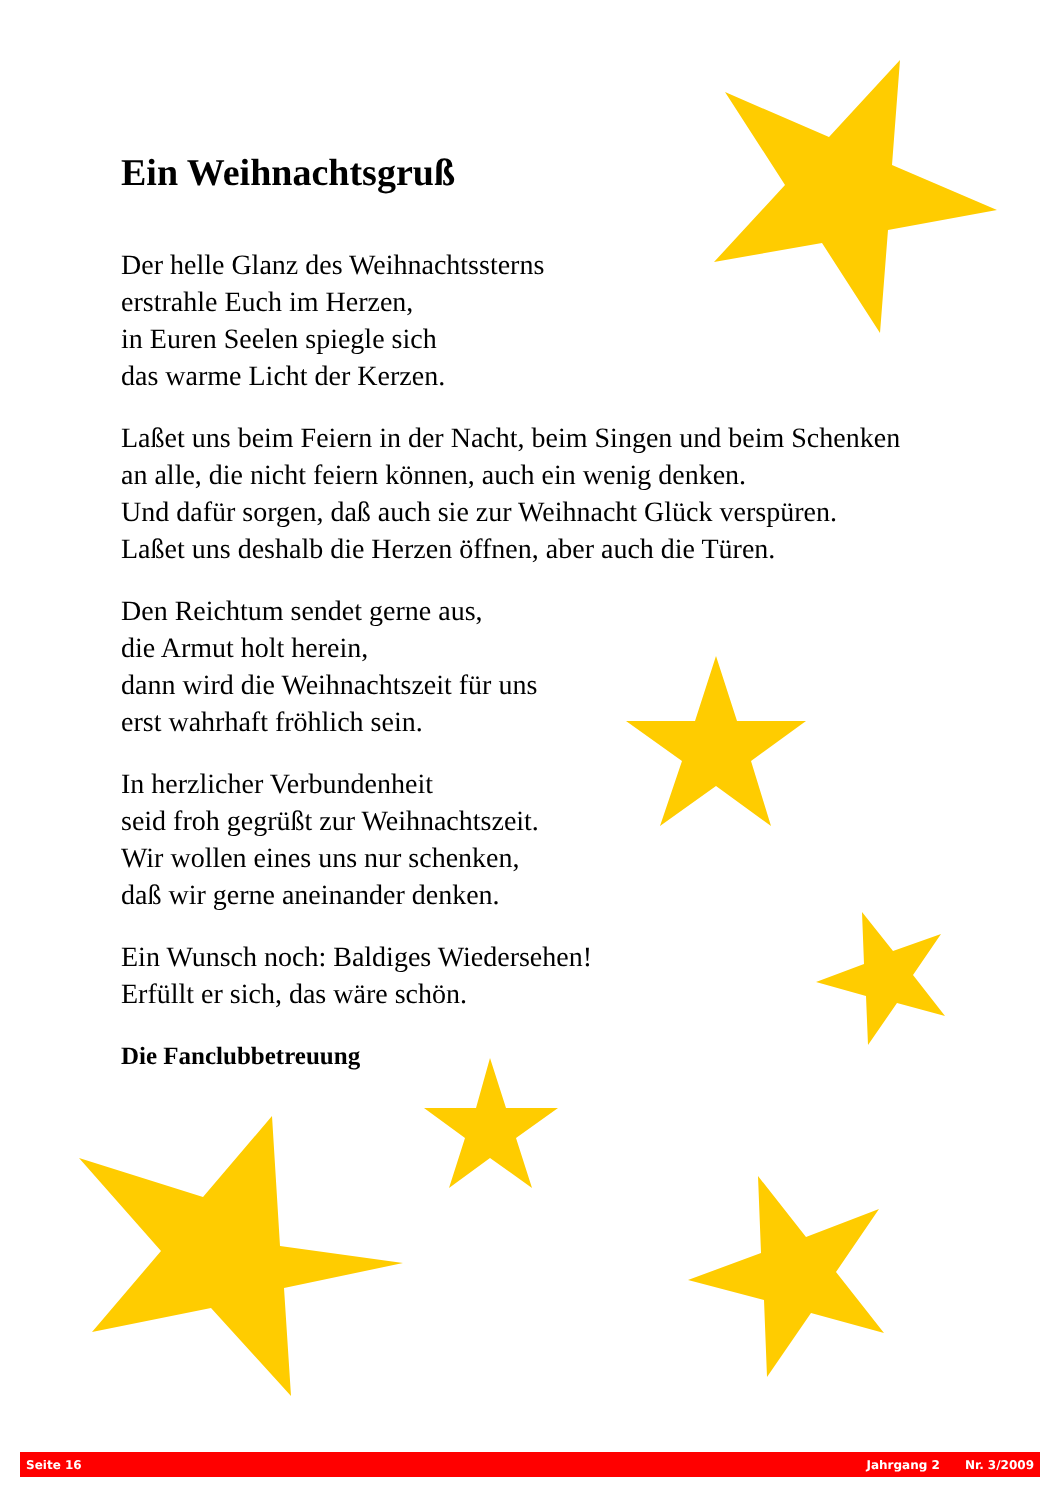Ein Weihnachtsgruß
Der helle Glanz des Weihnachtssterns
erstrahle Euch im Herzen,
in Euren Seelen spiegle sich
das warme Licht der Kerzen.
Laßet uns beim Feiern in der Nacht, beim Singen und beim Schenken
an alle, die nicht feiern können, auch ein wenig denken.
Und dafür sorgen, daß auch sie zur Weihnacht Glück verspüren.
Laßet uns deshalb die Herzen öffnen, aber auch die Türen.
Den Reichtum sendet gerne aus,
die Armut holt herein,
dann wird die Weihnachtszeit für uns
erst wahrhaft fröhlich sein.
In herzlicher Verbundenheit
seid froh gegrüßt zur Weihnachtszeit.
Wir wollen eines uns nur schenken,
daß wir gerne aneinander denken.
Ein Wunsch noch: Baldiges Wiedersehen!
Erfüllt er sich, das wäre schön.
Die Fanclubbetreuung
Seite 16 Jahrgang 2 Nr. 3/2009